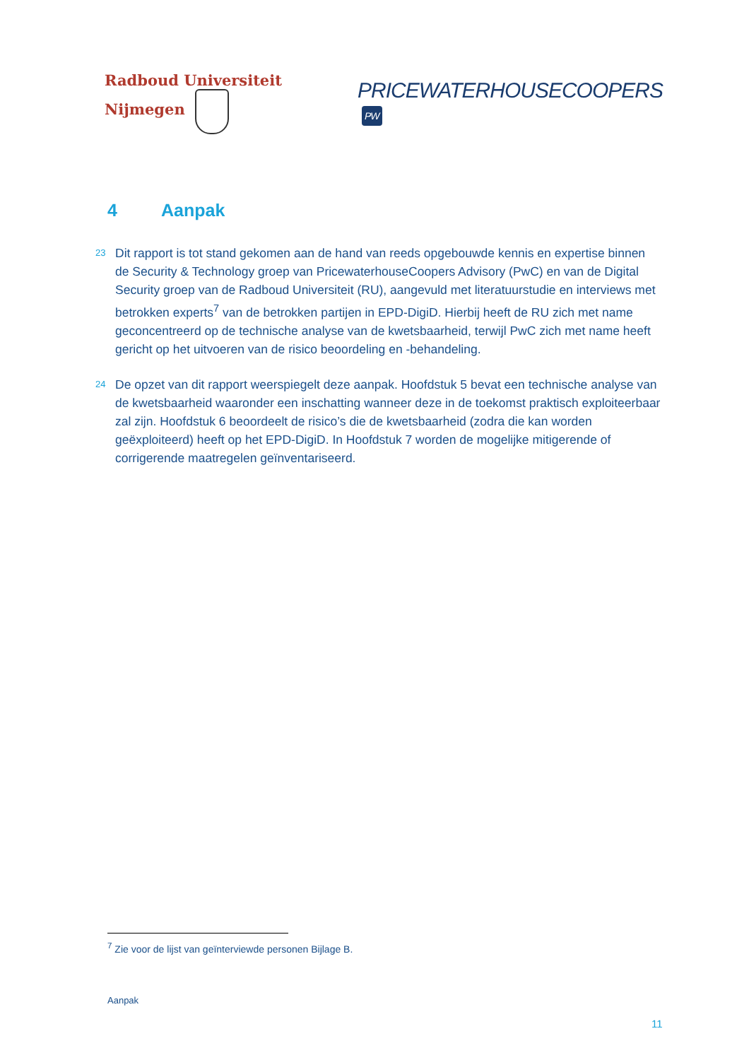Radboud Universiteit Nijmegen
PRICEWATERHOUSECOOPERS PW
4 Aanpak
23 Dit rapport is tot stand gekomen aan de hand van reeds opgebouwde kennis en expertise binnen de Security & Technology groep van PricewaterhouseCoopers Advisory (PwC) en van de Digital Security groep van de Radboud Universiteit (RU), aangevuld met literatuurstudie en interviews met betrokken experts<sup>7</sup> van de betrokken partijen in EPD-DigiD. Hierbij heeft de RU zich met name geconcentreerd op de technische analyse van de kwetsbaarheid, terwijl PwC zich met name heeft gericht op het uitvoeren van de risico beoordeling en -behandeling.
24 De opzet van dit rapport weerspiegelt deze aanpak. Hoofdstuk 5 bevat een technische analyse van de kwetsbaarheid waaronder een inschatting wanneer deze in de toekomst praktisch exploiteerbaar zal zijn. Hoofdstuk 6 beoordeelt de risico’s die de kwetsbaarheid (zodra die kan worden geëxploiteerd) heeft op het EPD-DigiD. In Hoofdstuk 7 worden de mogelijke mitigerende of corrigerende maatregelen geïnventariseerd.
<sup>7</sup> Zie voor de lijst van geïnterviewde personen Bijlage B.
Aanpak
11